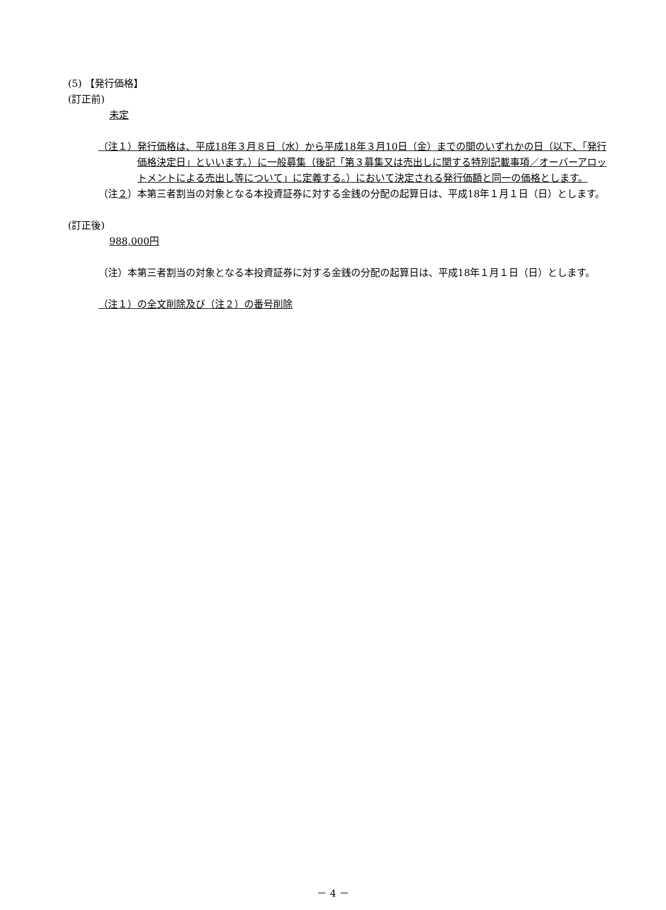(5) 【発行価格】
(訂正前)
未定
（注１） 発行価格は、平成18年３月８日（水）から平成18年３月10日（金）までの間のいずれかの日（以下、「発行価格決定日」といいます。）に一般募集（後記「第３募集又は売出しに関する特別記載事項／オーバーアロットメントによる売出し等について」に定義する。）において決定される発行価額と同一の価格とします。
（注２） 本第三者割当の対象となる本投資証券に対する金銭の分配の起算日は、平成18年１月１日（日）とします。
(訂正後)
988,000円
（注） 本第三者割当の対象となる本投資証券に対する金銭の分配の起算日は、平成18年１月１日（日）とします。
（注１）の全文削除及び（注２）の番号削除
－ 4 －